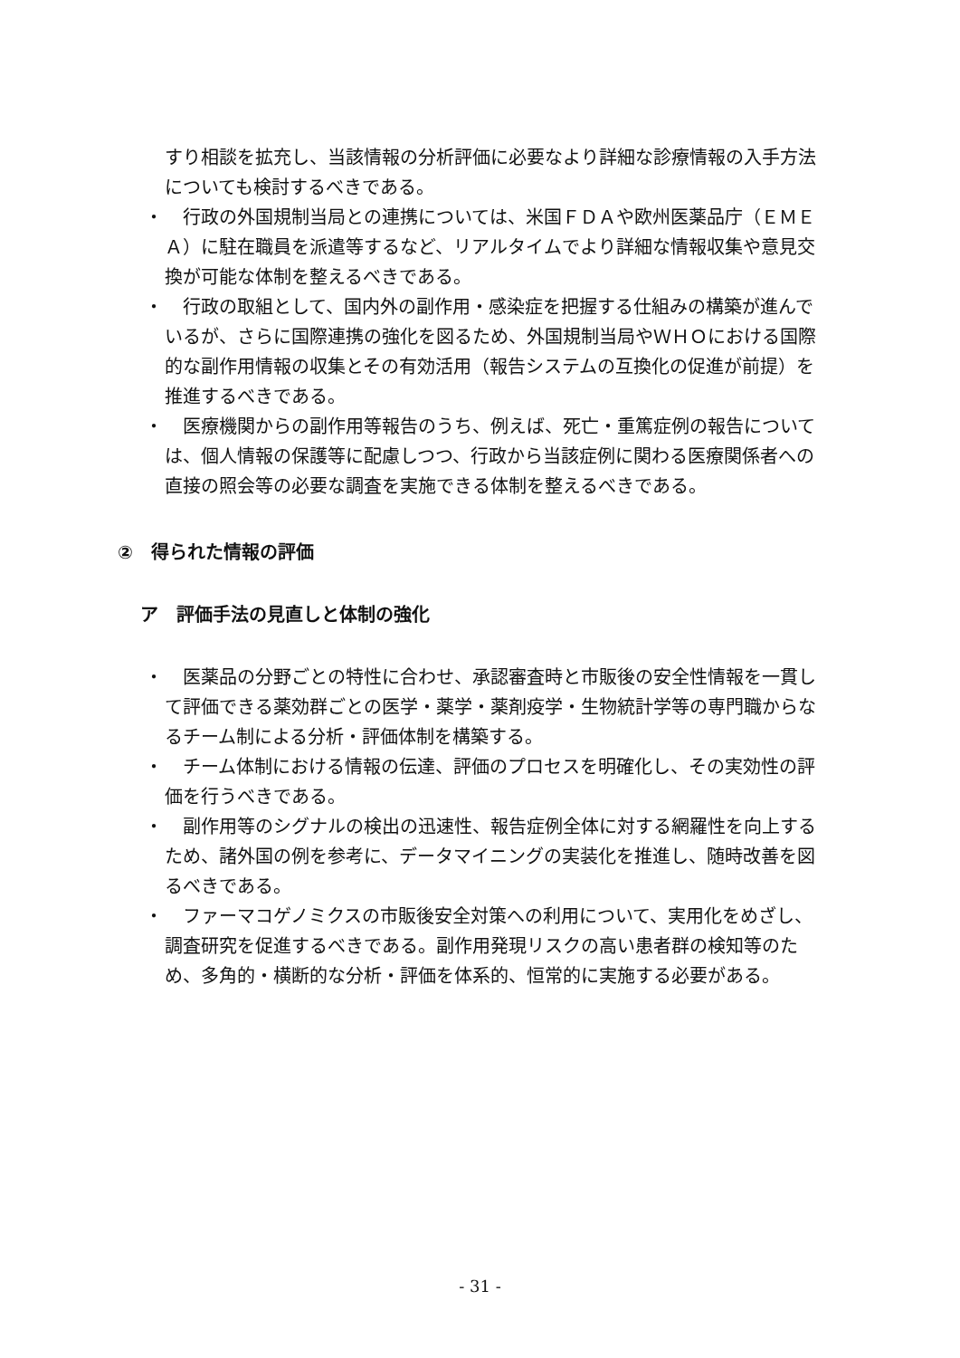すり相談を拡充し、当該情報の分析評価に必要なより詳細な診療情報の入手方法についても検討するべきである。
・
行政の外国規制当局との連携については、米国ＦＤＡや欧州医薬品庁（ＥＭＥＡ）に駐在職員を派遣等するなど、リアルタイムでより詳細な情報収集や意見交換が可能な体制を整えるべきである。
・
行政の取組として、国内外の副作用・感染症を把握する仕組みの構築が進んでいるが、さらに国際連携の強化を図るため、外国規制当局やＷＨＯにおける国際的な副作用情報の収集とその有効活用（報告システムの互換化の促進が前提）を推進するべきである。
・
医療機関からの副作用等報告のうち、例えば、死亡・重篤症例の報告については、個人情報の保護等に配慮しつつ、行政から当該症例に関わる医療関係者への直接の照会等の必要な調査を実施できる体制を整えるべきである。
②　得られた情報の評価
ア　評価手法の見直しと体制の強化
・
医薬品の分野ごとの特性に合わせ、承認審査時と市販後の安全性情報を一貫して評価できる薬効群ごとの医学・薬学・薬剤疫学・生物統計学等の専門職からなるチーム制による分析・評価体制を構築する。
・
チーム体制における情報の伝達、評価のプロセスを明確化し、その実効性の評価を行うべきである。
・
副作用等のシグナルの検出の迅速性、報告症例全体に対する網羅性を向上するため、諸外国の例を参考に、データマイニングの実装化を推進し、随時改善を図るべきである。
・
ファーマコゲノミクスの市販後安全対策への利用について、実用化をめざし、調査研究を促進するべきである。副作用発現リスクの高い患者群の検知等のため、多角的・横断的な分析・評価を体系的、恒常的に実施する必要がある。
- 31 -